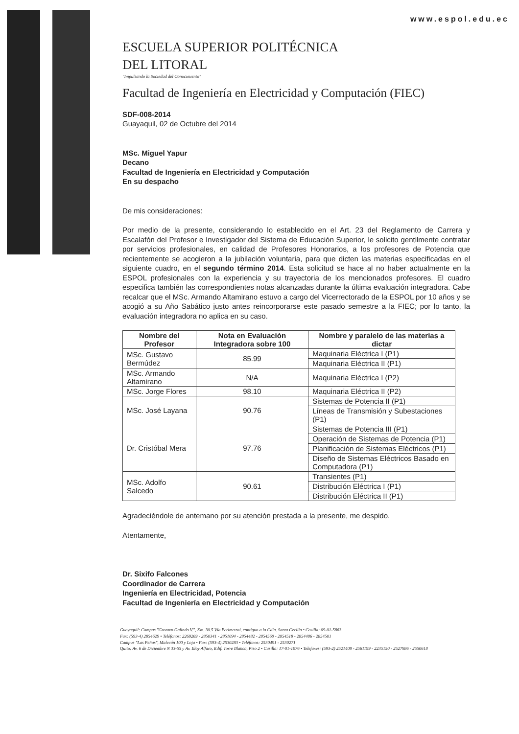www.espol.edu.ec
ESCUELA SUPERIOR POLITÉCNICA
DEL LITORAL
"Impulsando la Sociedad del Conocimiento"
Facultad de Ingeniería en Electricidad y Computación (FIEC)
SDF-008-2014
Guayaquil, 02 de Octubre del 2014
MSc. Miguel Yapur
Decano
Facultad de Ingeniería en Electricidad y Computación
En su despacho
De mis consideraciones:
Por medio de la presente, considerando lo establecido en el Art. 23 del Reglamento de Carrera y Escalafón del Profesor e Investigador del Sistema de Educación Superior, le solicito gentilmente contratar por servicios profesionales, en calidad de Profesores Honorarios, a los profesores de Potencia que recientemente se acogieron a la jubilación voluntaria, para que dicten las materias especificadas en el siguiente cuadro, en el segundo término 2014. Esta solicitud se hace al no haber actualmente en la ESPOL profesionales con la experiencia y su trayectoria de los mencionados profesores. El cuadro especifica también las correspondientes notas alcanzadas durante la última evaluación integradora. Cabe recalcar que el MSc. Armando Altamirano estuvo a cargo del Vicerrectorado de la ESPOL por 10 años y se acogió a su Año Sabático justo antes reincorporarse este pasado semestre a la FIEC; por lo tanto, la evaluación integradora no aplica en su caso.
| Nombre del Profesor | Nota en Evaluación Integradora sobre 100 | Nombre y paralelo de las materias a dictar |
| --- | --- | --- |
| MSc. Gustavo Bermúdez | 85.99 | Maquinaria Eléctrica I (P1) |
| | | Maquinaria Eléctrica II (P1) |
| MSc. Armando Altamirano | N/A | Maquinaria Eléctrica I (P2) |
| MSc. Jorge Flores | 98.10 | Maquinaria Eléctrica II (P2) |
| MSc. José Layana | 90.76 | Sistemas de Potencia II (P1) |
| | | Líneas de Transmisión y Subestaciones (P1) |
| Dr. Cristóbal Mera | 97.76 | Sistemas de Potencia III (P1) |
| | | Operación de Sistemas de Potencia (P1) |
| | | Planificación de Sistemas Eléctricos (P1) |
| | | Diseño de Sistemas Eléctricos Basado en Computadora (P1) |
| MSc. Adolfo Salcedo | 90.61 | Transientes (P1) |
| | | Distribución Eléctrica I (P1) |
| | | Distribución Eléctrica II (P1) |
Agradeciéndole de antemano por su atención prestada a la presente, me despido.
Atentamente,
Dr. Sixifo Falcones
Coordinador de Carrera
Ingeniería en Electricidad, Potencia
Facultad de Ingeniería en Electricidad y Computación
Guayaquil: Campus "Gustavo Galindo V.", Km. 30.5 Vía Perimetral, contiguo a la Cdla. Santa Cecilia • Casilla: 09-01-5863
Fax: (593-4) 2854629 • Teléfonos: 2269269 - 2850341 - 2851094 - 2854482 - 2854560 - 2854518 - 2854486 - 2854501
Campus "Las Peñas", Malecón 100 y Loja • Fax: (593-4) 2530283 • Teléfonos: 2530491 - 2530271
Quito: Av. 6 de Diciembre N 33-55 y Av. Eloy Alfaro, Edif. Torre Blanca, Piso 2 • Casilla: 17-01-1076 • Telefaxes: (593-2) 2521408 - 2561199 - 2235150 - 2527986 - 2550618